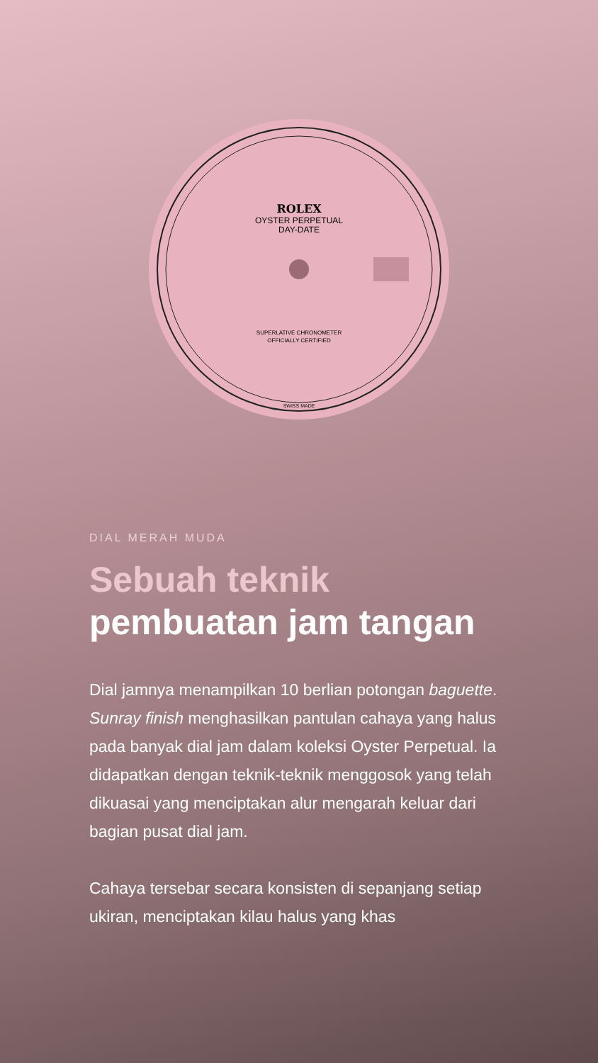ROLEX
OYSTER PERPETUAL
DAY-DATE
SUPERLATIVE CHRONOMETER
OFFICIALLY CERTIFIED
SWISS MADE
DIAL MERAH MUDA
Sebuah teknik
pembuatan jam tangan
Dial jamnya menampilkan 10 berlian potongan baguette. Sunray finish menghasilkan pantulan cahaya yang halus pada banyak dial jam dalam koleksi Oyster Perpetual. Ia didapatkan dengan teknik-teknik menggosok yang telah dikuasai yang menciptakan alur mengarah keluar dari bagian pusat dial jam.
Cahaya tersebar secara konsisten di sepanjang setiap ukiran, menciptakan kilau halus yang khas